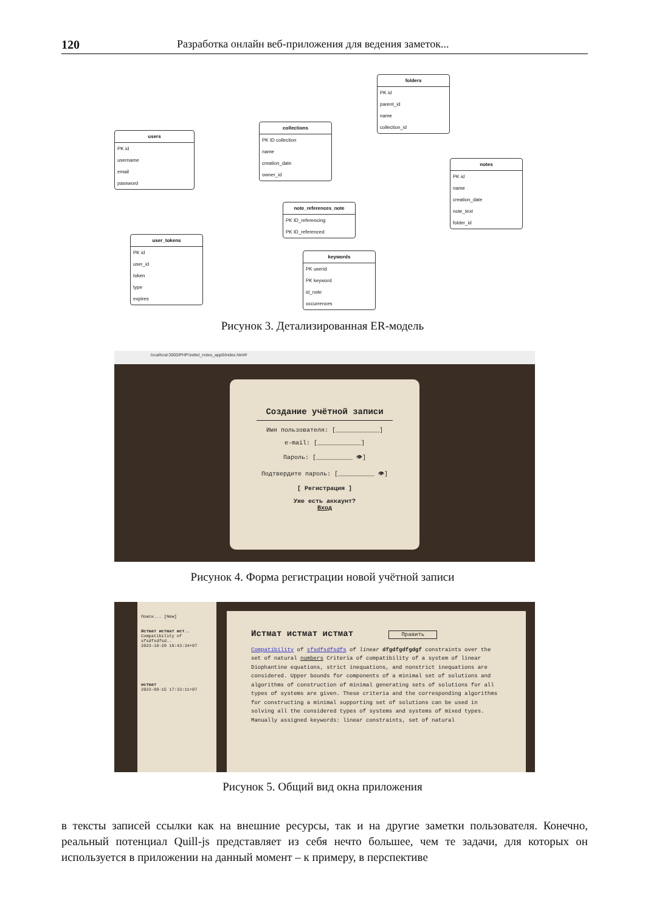120 Разработка онлайн веб-приложения для ведения заметок...
users
PK id
username
email
password
collections
PK ID collection
name
creation_date
owner_id
folders
PK id
parent_id
name
collection_id
notes
PK id
name
creation_date
note_text
folder_id
note_references_note
PK ID_referencing
PK ID_referenced
user_tokens
PK id
user_id
token
type
expires
keywords
PK userid
PK keyword
id_note
occurrences
Рисунок 3. Детализированная ER-модель
localhost:3000/PHP/zettel_notes_app6/index.html#
Создание учётной записи
Имя пользователя: [____________]
e-mail: [____________]
Пароль: [__________ 👁]
Подтвердите пароль: [__________ 👁]
[ Регистрация ]
Уже есть аккаунт?
Вход
Рисунок 4. Форма регистрации новой учётной записи
Поиск... [New]
Истмат истмат ист..
Compatibility of sfsdfsdfsd..
2023-10-20 10:43:34+07
истмат
2023-09-15 17:33:11+07
Истмат истмат истмат Править
Compatibility of sfsdfsdfsdfs of linear dfgdfgdfgdgf constraints over the set of natural numbers Criteria of compatibility of a system of linear Diophantine equations, strict inequations, and nonstrict inequations are considered. Upper bounds for components of a minimal set of solutions and algorithms of construction of minimal generating sets of solutions for all types of systems are given. These criteria and the corresponding algorithms for constructing a minimal supporting set of solutions can be used in solving all the considered types of systems and systems of mixed types. Manually assigned keywords: linear constraints, set of natural
Рисунок 5. Общий вид окна приложения
в тексты записей ссылки как на внешние ресурсы, так и на другие заметки пользователя. Конечно, реальный потенциал Quill-js представляет из себя нечто большее, чем те задачи, для которых он используется в приложении на данный момент – к примеру, в перспективе